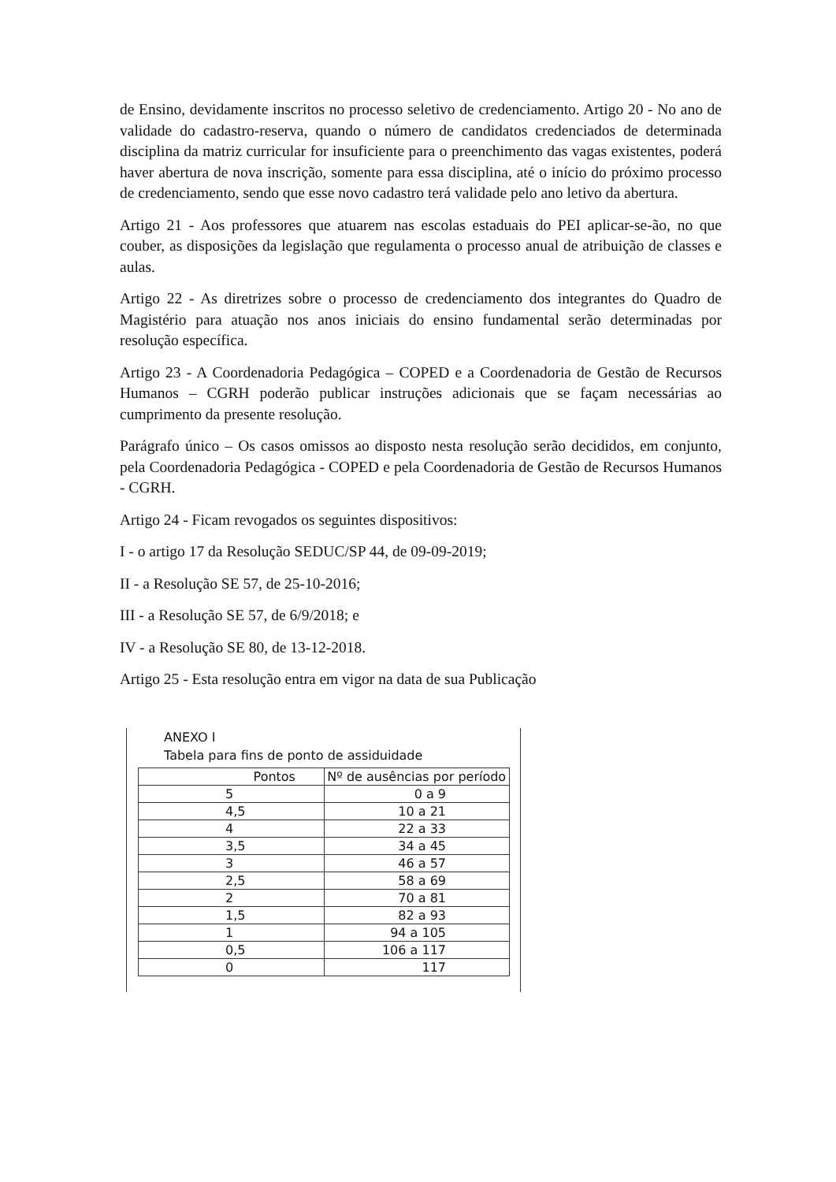de Ensino, devidamente inscritos no processo seletivo de credenciamento. Artigo 20 - No ano de validade do cadastro-reserva, quando o número de candidatos credenciados de determinada disciplina da matriz curricular for insuficiente para o preenchimento das vagas existentes, poderá haver abertura de nova inscrição, somente para essa disciplina, até o início do próximo processo de credenciamento, sendo que esse novo cadastro terá validade pelo ano letivo da abertura.
Artigo 21 - Aos professores que atuarem nas escolas estaduais do PEI aplicar-se-ão, no que couber, as disposições da legislação que regulamenta o processo anual de atribuição de classes e aulas.
Artigo 22 - As diretrizes sobre o processo de credenciamento dos integrantes do Quadro de Magistério para atuação nos anos iniciais do ensino fundamental serão determinadas por resolução específica.
Artigo 23 - A Coordenadoria Pedagógica – COPED e a Coordenadoria de Gestão de Recursos Humanos – CGRH poderão publicar instruções adicionais que se façam necessárias ao cumprimento da presente resolução.
Parágrafo único – Os casos omissos ao disposto nesta resolução serão decididos, em conjunto, pela Coordenadoria Pedagógica - COPED e pela Coordenadoria de Gestão de Recursos Humanos - CGRH.
Artigo 24 - Ficam revogados os seguintes dispositivos:
I - o artigo 17 da Resolução SEDUC/SP 44, de 09-09-2019;
II - a Resolução SE 57, de 25-10-2016;
III - a Resolução SE 57, de 6/9/2018; e
IV - a Resolução SE 80, de 13-12-2018.
Artigo 25 - Esta resolução entra em vigor na data de sua Publicação
ANEXO I
Tabela para fins de ponto de assiduidade
| Pontos | Nº de ausências por período |
| --- | --- |
| 5 | 0 a 9 |
| 4,5 | 10 a 21 |
| 4 | 22 a 33 |
| 3,5 | 34 a 45 |
| 3 | 46 a 57 |
| 2,5 | 58 a 69 |
| 2 | 70 a 81 |
| 1,5 | 82 a 93 |
| 1 | 94 a 105 |
| 0,5 | 106 a 117 |
| 0 | 117 |